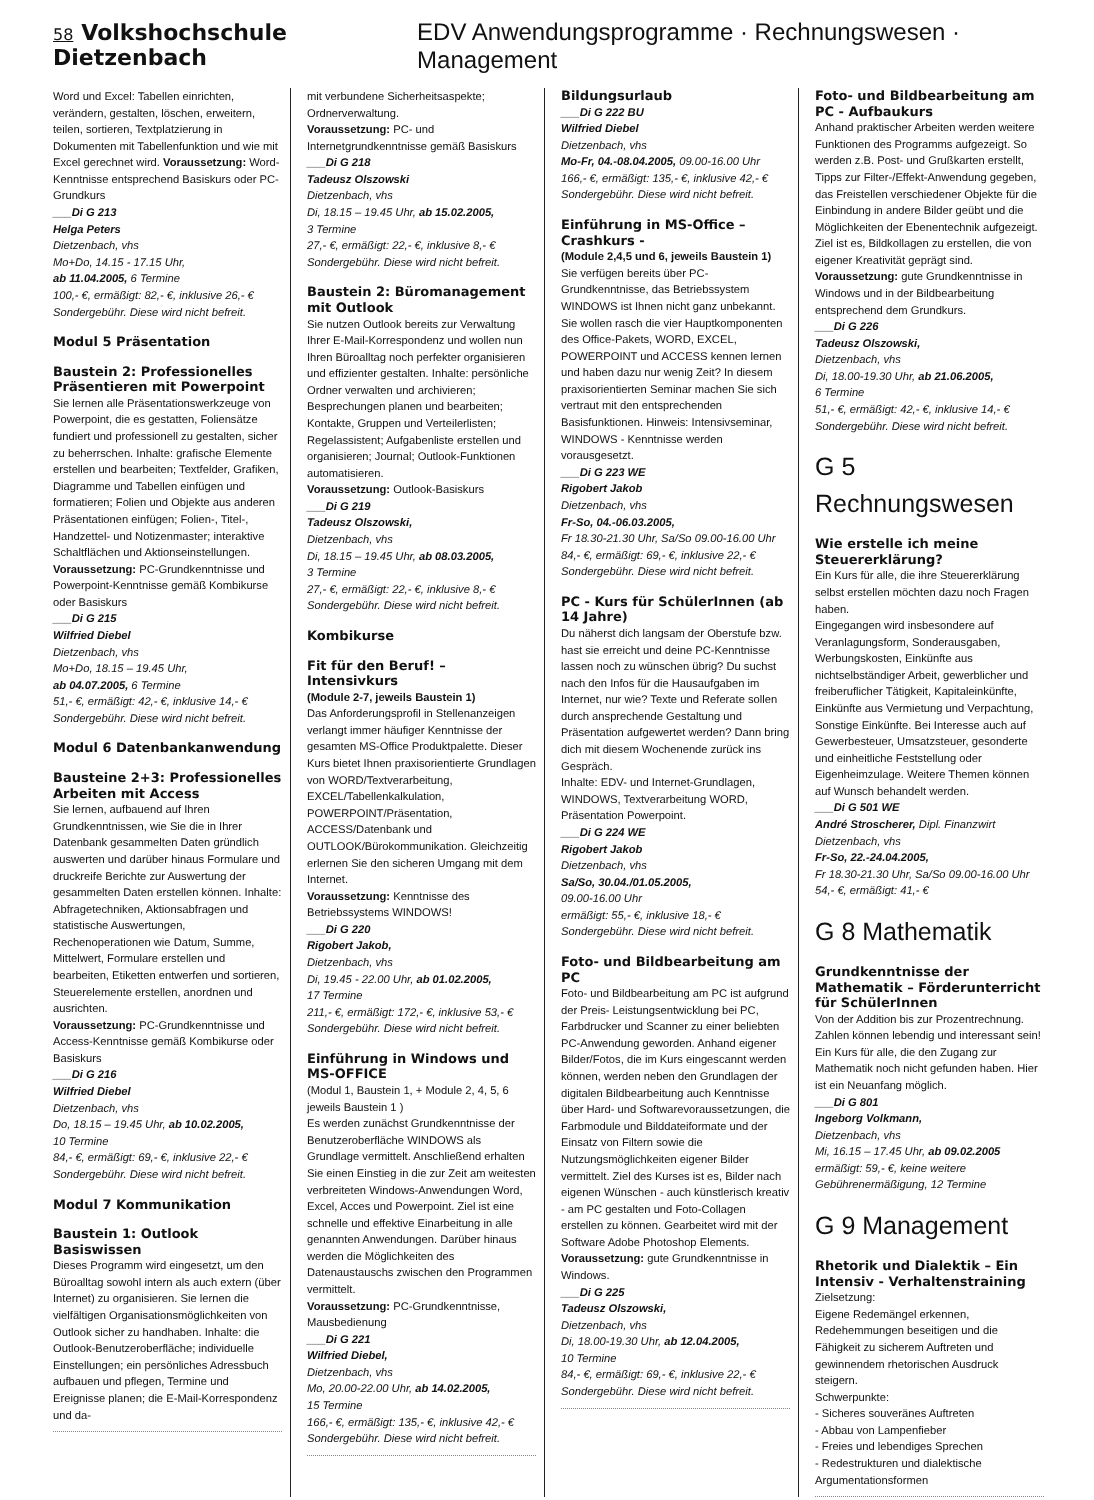58 Volkshochschule Dietzenbach EDV Anwendungsprogramme · Rechnungswesen · Management
Word und Excel: Tabellen einrichten, verändern, gestalten, löschen, erweitern, teilen, sortieren, Textplatzierung in Dokumenten mit Tabellenfunktion und wie mit Excel gerechnet wird. Voraussetzung: Word-Kenntnisse entsprechend Basiskurs oder PC-Grundkurs
___Di G 213
Helga Peters
Dietzenbach, vhs
Mo+Do, 14.15 - 17.15 Uhr,
ab 11.04.2005, 6 Termine
100,- €, ermäßigt: 82,- €, inklusive 26,- € Sondergebühr. Diese wird nicht befreit.
Modul 5 Präsentation
Baustein 2: Professionelles Präsentieren mit Powerpoint
Sie lernen alle Präsentationswerkzeuge von Powerpoint, die es gestatten, Foliensätze fundiert und professionell zu gestalten, sicher zu beherrschen. Inhalte: grafische Elemente erstellen und bearbeiten; Textfelder, Grafiken, Diagramme und Tabellen einfügen und formatieren; Folien und Objekte aus anderen Präsentationen einfügen; Folien-, Titel-, Handzettel- und Notizenmaster; interaktive Schaltflächen und Aktionseinstellungen.
Voraussetzung: PC-Grundkenntnisse und Powerpoint-Kenntnisse gemäß Kombikurse oder Basiskurs
___Di G 215
Wilfried Diebel
Dietzenbach, vhs
Mo+Do, 18.15 – 19.45 Uhr,
ab 04.07.2005, 6 Termine
51,- €, ermäßigt: 42,- €, inklusive 14,- € Sondergebühr. Diese wird nicht befreit.
Modul 6 Datenbankanwendung
Bausteine 2+3: Professionelles Arbeiten mit Access
Sie lernen, aufbauend auf Ihren Grundkenntnissen, wie Sie die in Ihrer Datenbank gesammelten Daten gründlich auswerten und darüber hinaus Formulare und druckreife Berichte zur Auswertung der gesammelten Daten erstellen können. Inhalte: Abfragetechniken, Aktionsabfragen und statistische Auswertungen, Rechenoperationen wie Datum, Summe, Mittelwert, Formulare erstellen und bearbeiten, Etiketten entwerfen und sortieren, Steuerelemente erstellen, anordnen und ausrichten.
Voraussetzung: PC-Grundkenntnisse und Access-Kenntnisse gemäß Kombikurse oder Basiskurs
___Di G 216
Wilfried Diebel
Dietzenbach, vhs
Do, 18.15 – 19.45 Uhr, ab 10.02.2005,
10 Termine
84,- €, ermäßigt: 69,- €, inklusive 22,- € Sondergebühr. Diese wird nicht befreit.
Modul 7 Kommunikation
Baustein 1: Outlook Basiswissen
Dieses Programm wird eingesetzt, um den Büroalltag sowohl intern als auch extern (über Internet) zu organisieren. Sie lernen die vielfältigen Organisationsmöglichkeiten von Outlook sicher zu handhaben. Inhalte: die Outlook-Benutzeroberfläche; individuelle Einstellungen; ein persönliches Adressbuch aufbauen und pflegen, Termine und Ereignisse planen; die E-Mail-Korrespondenz und da-
mit verbundene Sicherheitsaspekte; Ordnerverwaltung.
Voraussetzung: PC- und Internetgrundkenntnisse gemäß Basiskurs
___Di G 218
Tadeusz Olszowski
Dietzenbach, vhs
Di, 18.15 – 19.45 Uhr, ab 15.02.2005,
3 Termine
27,- €, ermäßigt: 22,- €, inklusive 8,- € Sondergebühr. Diese wird nicht befreit.
Baustein 2: Büromanagement mit Outlook
Sie nutzen Outlook bereits zur Verwaltung Ihrer E-Mail-Korrespondenz und wollen nun Ihren Büroalltag noch perfekter organisieren und effizienter gestalten. Inhalte: persönliche Ordner verwalten und archivieren; Besprechungen planen und bearbeiten; Kontakte, Gruppen und Verteilerlisten; Regelassistent; Aufgabenliste erstellen und organisieren; Journal; Outlook-Funktionen automatisieren.
Voraussetzung: Outlook-Basiskurs
___Di G 219
Tadeusz Olszowski,
Dietzenbach, vhs
Di, 18.15 – 19.45 Uhr, ab 08.03.2005,
3 Termine
27,- €, ermäßigt: 22,- €, inklusive 8,- € Sondergebühr. Diese wird nicht befreit.
Kombikurse
Fit für den Beruf! – Intensivkurs
(Module 2-7, jeweils Baustein 1)
Das Anforderungsprofil in Stellenanzeigen verlangt immer häufiger Kenntnisse der gesamten MS-Office Produktpalette. Dieser Kurs bietet Ihnen praxisorientierte Grundlagen von WORD/Textverarbeitung, EXCEL/Tabellenkalkulation, POWERPOINT/Präsentation, ACCESS/Datenbank und OUTLOOK/Bürokommunikation. Gleichzeitig erlernen Sie den sicheren Umgang mit dem Internet.
Voraussetzung: Kenntnisse des Betriebssystems WINDOWS!
___Di G 220
Rigobert Jakob,
Dietzenbach, vhs
Di, 19.45 - 22.00 Uhr, ab 01.02.2005,
17 Termine
211,- €, ermäßigt: 172,- €, inklusive 53,- € Sondergebühr. Diese wird nicht befreit.
Einführung in Windows und MS-OFFICE
(Modul 1, Baustein 1, + Module 2, 4, 5, 6 jeweils Baustein 1 )
Es werden zunächst Grundkenntnisse der Benutzeroberfläche WINDOWS als Grundlage vermittelt. Anschließend erhalten Sie einen Einstieg in die zur Zeit am weitesten verbreiteten Windows-Anwendungen Word, Excel, Acces und Powerpoint. Ziel ist eine schnelle und effektive Einarbeitung in alle genannten Anwendungen. Darüber hinaus werden die Möglichkeiten des Datenaustauschs zwischen den Programmen vermittelt.
Voraussetzung: PC-Grundkenntnisse, Mausbedienung
___Di G 221
Wilfried Diebel,
Dietzenbach, vhs
Mo, 20.00-22.00 Uhr, ab 14.02.2005,
15 Termine
166,- €, ermäßigt: 135,- €, inklusive 42,- € Sondergebühr. Diese wird nicht befreit.
Bildungsurlaub
___Di G 222 BU
Wilfried Diebel
Dietzenbach, vhs
Mo-Fr, 04.-08.04.2005, 09.00-16.00 Uhr
166,- €, ermäßigt: 135,- €, inklusive 42,- € Sondergebühr. Diese wird nicht befreit.
Einführung in MS-Office – Crashkurs -
(Module 2,4,5 und 6, jeweils Baustein 1)
Sie verfügen bereits über PC-Grundkenntnisse, das Betriebssystem WINDOWS ist Ihnen nicht ganz unbekannt. Sie wollen rasch die vier Hauptkomponenten des Office-Pakets, WORD, EXCEL, POWERPOINT und ACCESS kennen lernen und haben dazu nur wenig Zeit? In diesem praxisorientierten Seminar machen Sie sich vertraut mit den entsprechenden Basisfunktionen. Hinweis: Intensivseminar, WINDOWS - Kenntnisse werden vorausgesetzt.
___Di G 223 WE
Rigobert Jakob
Dietzenbach, vhs
Fr-So, 04.-06.03.2005,
Fr 18.30-21.30 Uhr, Sa/So 09.00-16.00 Uhr
84,- €, ermäßigt: 69,- €, inklusive 22,- € Sondergebühr. Diese wird nicht befreit.
PC - Kurs für SchülerInnen (ab 14 Jahre)
Du näherst dich langsam der Oberstufe bzw. hast sie erreicht und deine PC-Kenntnisse lassen noch zu wünschen übrig? Du suchst nach den Infos für die Hausaufgaben im Internet, nur wie? Texte und Referate sollen durch ansprechende Gestaltung und Präsentation aufgewertet werden? Dann bring dich mit diesem Wochenende zurück ins Gespräch.
Inhalte: EDV- und Internet-Grundlagen, WINDOWS, Textverarbeitung WORD, Präsentation Powerpoint.
___Di G 224 WE
Rigobert Jakob
Dietzenbach, vhs
Sa/So, 30.04./01.05.2005,
09.00-16.00 Uhr
ermäßigt: 55,- €, inklusive 18,- € Sondergebühr. Diese wird nicht befreit.
Foto- und Bildbearbeitung am PC
Foto- und Bildbearbeitung am PC ist aufgrund der Preis- Leistungsentwicklung bei PC, Farbdrucker und Scanner zu einer beliebten PC-Anwendung geworden. Anhand eigener Bilder/Fotos, die im Kurs eingescannt werden können, werden neben den Grundlagen der digitalen Bildbearbeitung auch Kenntnisse über Hard- und Softwarevoraussetzungen, die Farbmodule und Bilddateiformate und der Einsatz von Filtern sowie die Nutzungsmöglichkeiten eigener Bilder vermittelt. Ziel des Kurses ist es, Bilder nach eigenen Wünschen - auch künstlerisch kreativ - am PC gestalten und Foto-Collagen erstellen zu können. Gearbeitet wird mit der Software Adobe Photoshop Elements.
Voraussetzung: gute Grundkenntnisse in Windows.
___Di G 225
Tadeusz Olszowski,
Dietzenbach, vhs
Di, 18.00-19.30 Uhr, ab 12.04.2005,
10 Termine
84,- €, ermäßigt: 69,- €, inklusive 22,- € Sondergebühr. Diese wird nicht befreit.
Foto- und Bildbearbeitung am PC - Aufbaukurs
Anhand praktischer Arbeiten werden weitere Funktionen des Programms aufgezeigt. So werden z.B. Post- und Grußkarten erstellt, Tipps zur Filter-/Effekt-Anwendung gegeben, das Freistellen verschiedener Objekte für die Einbindung in andere Bilder geübt und die Möglichkeiten der Ebenentechnik aufgezeigt. Ziel ist es, Bildkollagen zu erstellen, die von eigener Kreativität geprägt sind.
Voraussetzung: gute Grundkenntnisse in Windows und in der Bildbearbeitung entsprechend dem Grundkurs.
___Di G 226
Tadeusz Olszowski,
Dietzenbach, vhs
Di, 18.00-19.30 Uhr, ab 21.06.2005,
6 Termine
51,- €, ermäßigt: 42,- €, inklusive 14,- € Sondergebühr. Diese wird nicht befreit.
G 5 Rechnungswesen
Wie erstelle ich meine Steuererklärung?
Ein Kurs für alle, die ihre Steuererklärung selbst erstellen möchten dazu noch Fragen haben.
Eingegangen wird insbesondere auf Veranlagungsform, Sonderausgaben, Werbungskosten, Einkünfte aus nichtselbständiger Arbeit, gewerblicher und freiberuflicher Tätigkeit, Kapitaleinkünfte, Einkünfte aus Vermietung und Verpachtung, Sonstige Einkünfte. Bei Interesse auch auf Gewerbesteuer, Umsatzsteuer, gesonderte und einheitliche Feststellung oder Eigenheimzulage. Weitere Themen können auf Wunsch behandelt werden.
___Di G 501 WE
André Stroscherer, Dipl. Finanzwirt
Dietzenbach, vhs
Fr-So, 22.-24.04.2005,
Fr 18.30-21.30 Uhr, Sa/So 09.00-16.00 Uhr
54,- €, ermäßigt: 41,- €
G 8 Mathematik
Grundkenntnisse der Mathematik – Förderunterricht für SchülerInnen
Von der Addition bis zur Prozentrechnung. Zahlen können lebendig und interessant sein! Ein Kurs für alle, die den Zugang zur Mathematik noch nicht gefunden haben. Hier ist ein Neuanfang möglich.
___Di G 801
Ingeborg Volkmann,
Dietzenbach, vhs
Mi, 16.15 – 17.45 Uhr, ab 09.02.2005
ermäßigt: 59,- €, keine weitere Gebührenermäßigung, 12 Termine
G 9 Management
Rhetorik und Dialektik – Ein Intensiv - Verhaltenstraining
Zielsetzung:
Eigene Redemängel erkennen, Redehemmungen beseitigen und die Fähigkeit zu sicherem Auftreten und gewinnendem rhetorischen Ausdruck steigern.
Schwerpunkte:
- Sicheres souveränes Auftreten
- Abbau von Lampenfieber
- Freies und lebendiges Sprechen
- Redestrukturen und dialektische Argumentationsformen